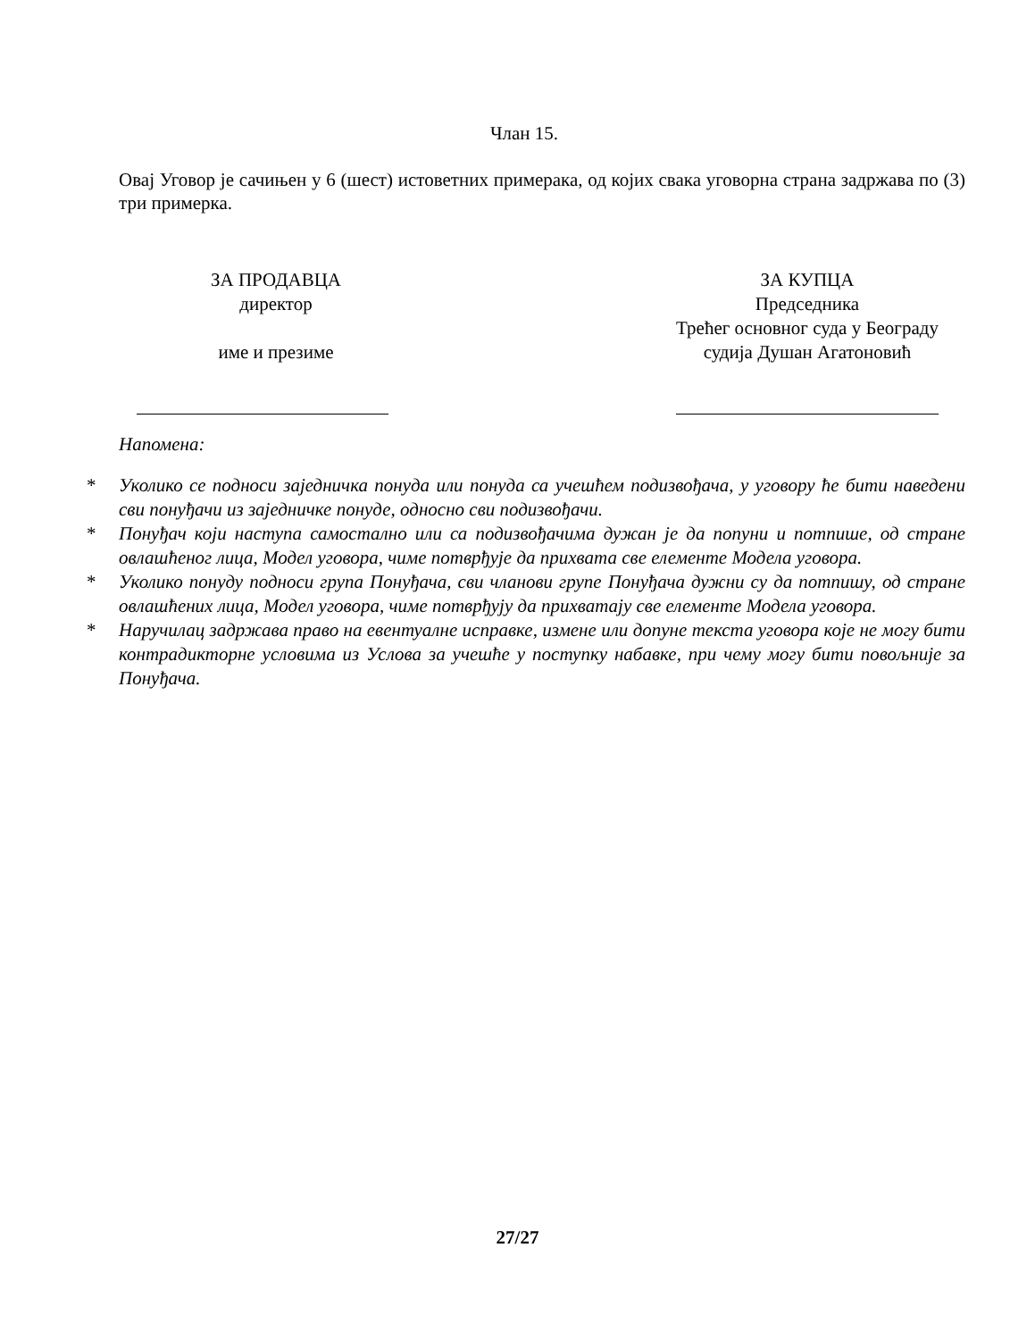Члан 15.
Овај Уговор је сачињен у 6 (шест) истоветних примерака, од којих свака уговорна страна задржава по (3) три примерка.
ЗА ПРОДАВЦА
директор
име и презиме
ЗА КУПЦА
Председника
Трећег основног суда у Београду
судија Душан Агатоновић
Напомена:
* Уколико се подноси заједничка понуда или понуда са учешћем подизвођача, у уговору ће бити наведени сви понуђачи из заједничке понуде, односно сви подизвођачи.
* Понуђач који наступа самостално или са подизвођачима дужан је да попуни и потпише, од стране овлашћеног лица, Модел уговора, чиме потврђује да прихвата све елементе Модела уговора.
* Уколико понуду подноси група Понуђача, сви чланови групе Понуђача дужни су да потпишу, од стране овлашћених лица, Модел уговора, чиме потврђују да прихватају све елементе Модела уговора.
* Наручилац задржава право на евентуалне исправке, измене или допуне текста уговора које не могу бити контрадикторне условима из Услова за учешће у поступку набавке, при чему могу бити повољније за Понуђача.
27/27